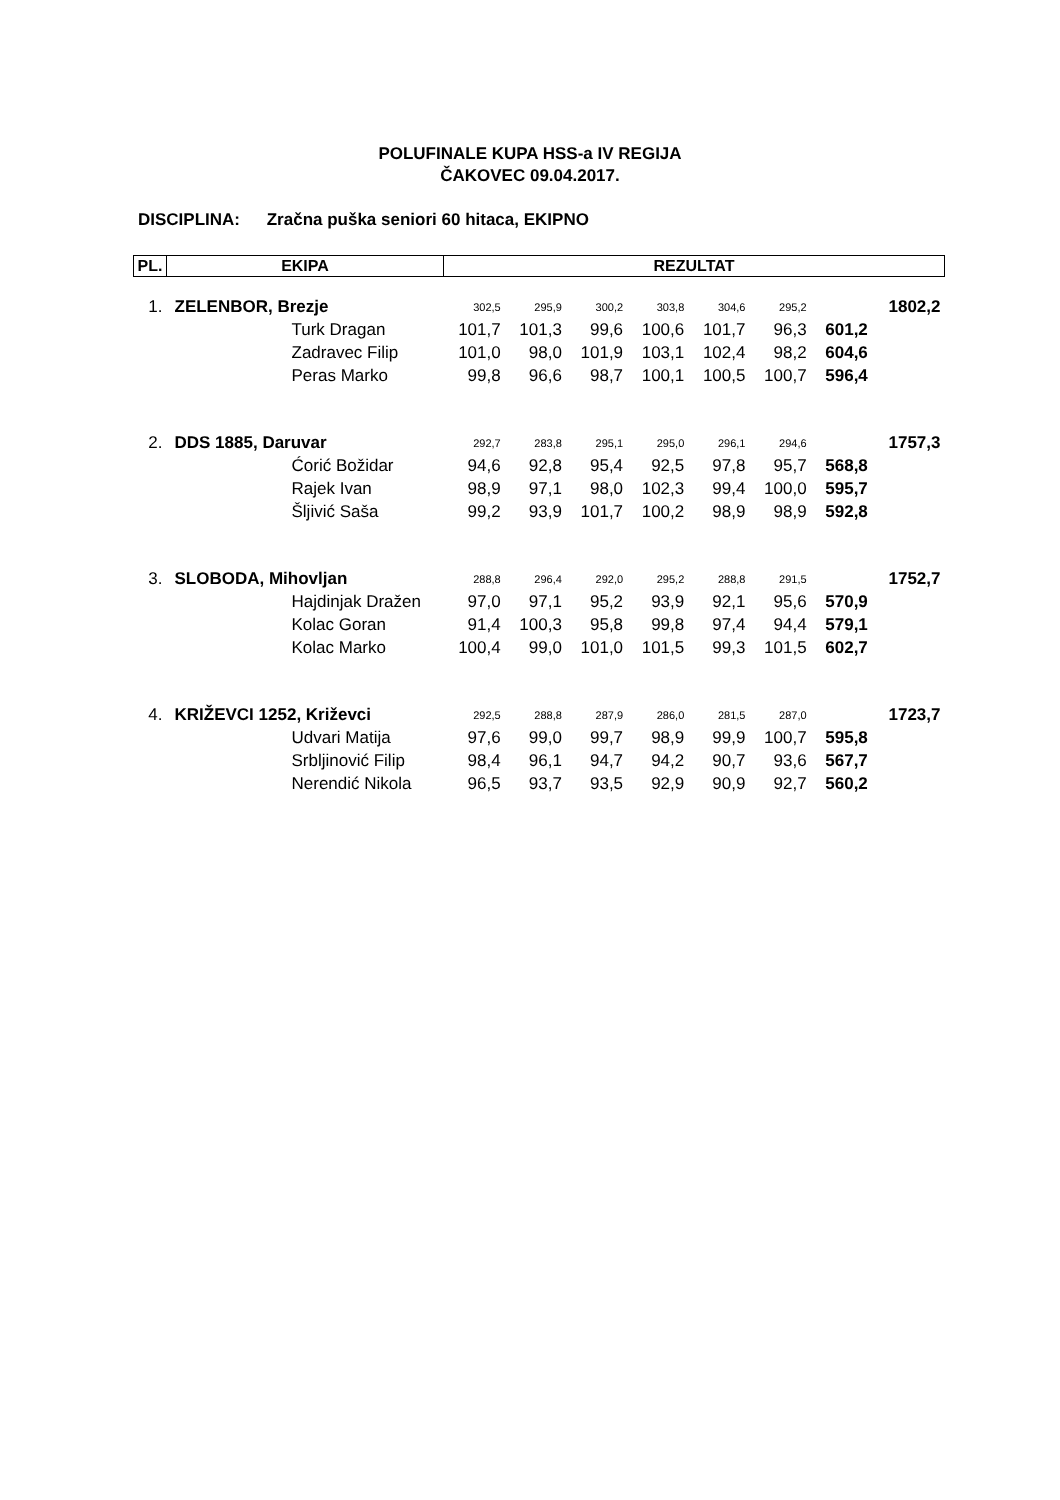POLUFINALE KUPA HSS-a IV REGIJA
ČAKOVEC 09.04.2017.
DISCIPLINA: Zračna puška seniori 60 hitaca, EKIPNO
| PL. | EKIPA | REZULTAT | | | | | | | |
| --- | --- | --- | --- | --- | --- | --- | --- | --- | --- |
| 1. | ZELENBOR, Brezje | 302,5 | 295,9 | 300,2 | 303,8 | 304,6 | 295,2 | | 1802,2 |
| | Turk Dragan | 101,7 | 101,3 | 99,6 | 100,6 | 101,7 | 96,3 | 601,2 | |
| | Zadravec Filip | 101,0 | 98,0 | 101,9 | 103,1 | 102,4 | 98,2 | 604,6 | |
| | Peras Marko | 99,8 | 96,6 | 98,7 | 100,1 | 100,5 | 100,7 | 596,4 | |
| 2. | DDS 1885, Daruvar | 292,7 | 283,8 | 295,1 | 295,0 | 296,1 | 294,6 | | 1757,3 |
| | Ćorić Božidar | 94,6 | 92,8 | 95,4 | 92,5 | 97,8 | 95,7 | 568,8 | |
| | Rajek Ivan | 98,9 | 97,1 | 98,0 | 102,3 | 99,4 | 100,0 | 595,7 | |
| | Šljivić Saša | 99,2 | 93,9 | 101,7 | 100,2 | 98,9 | 98,9 | 592,8 | |
| 3. | SLOBODA, Mihovljan | 288,8 | 296,4 | 292,0 | 295,2 | 288,8 | 291,5 | | 1752,7 |
| | Hajdinjak Dražen | 97,0 | 97,1 | 95,2 | 93,9 | 92,1 | 95,6 | 570,9 | |
| | Kolac Goran | 91,4 | 100,3 | 95,8 | 99,8 | 97,4 | 94,4 | 579,1 | |
| | Kolac Marko | 100,4 | 99,0 | 101,0 | 101,5 | 99,3 | 101,5 | 602,7 | |
| 4. | KRIŽEVCI 1252, Križevci | 292,5 | 288,8 | 287,9 | 286,0 | 281,5 | 287,0 | | 1723,7 |
| | Udvari Matija | 97,6 | 99,0 | 99,7 | 98,9 | 99,9 | 100,7 | 595,8 | |
| | Srbljinović Filip | 98,4 | 96,1 | 94,7 | 94,2 | 90,7 | 93,6 | 567,7 | |
| | Nerendić Nikola | 96,5 | 93,7 | 93,5 | 92,9 | 90,9 | 92,7 | 560,2 | |